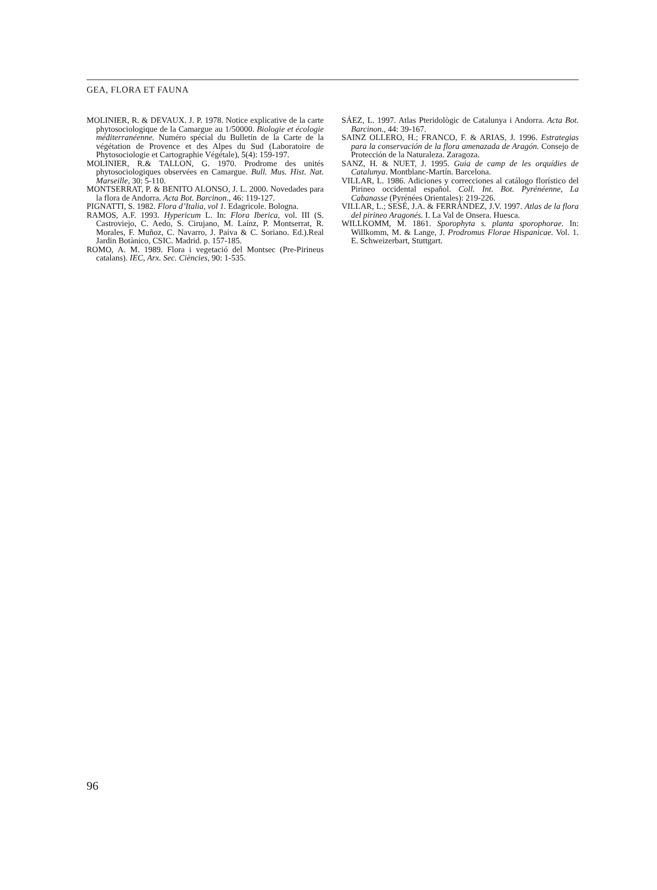GEA, FLORA ET FAUNA
MOLINIER, R. & DEVAUX. J. P. 1978. Notice explicative de la carte phytosociologique de la Camargue au 1/50000. Biologie et écologie méditerranéenne. Numéro spécial du Bulletin de la Carte de la végétation de Provence et des Alpes du Sud (Laboratoire de Phytosociologie et Cartographie Végétale), 5(4): 159-197.
MOLINIER, R.& TALLON, G. 1970. Prodrome des unités phytosociologiques observées en Camargue. Bull. Mus. Hist. Nat. Marseille, 30: 5-110.
MONTSERRAT, P. & BENITO ALONSO, J. L. 2000. Novedades para la flora de Andorra. Acta Bot. Barcinon., 46: 119-127.
PIGNATTI, S. 1982. Flora d’Italia, vol 1. Edagricole. Bologna.
RAMOS, A.F. 1993. Hypericum L. In: Flora Iberica, vol. III (S. Castroviejo, C. Aedo, S. Cirujano, M. Laínz, P. Montserrat, R. Morales, F. Muñoz, C. Navarro, J. Paiva & C. Soriano. Ed.).Real Jardin Botànico, CSIC. Madrid. p. 157-185.
ROMO, A. M. 1989. Flora i vegetació del Montsec (Pre-Pirineus catalans). IEC, Arx. Sec. Ciències, 90: 1-535.
SÁEZ, L. 1997. Atlas Pteridològic de Catalunya i Andorra. Acta Bot. Barcinon., 44: 39-167.
SAINZ OLLERO, H.; FRANCO, F. & ARIAS, J. 1996. Estrategias para la conservación de la flora amenazada de Aragón. Consejo de Protección de la Naturaleza. Zaragoza.
SANZ, H. & NUET, J. 1995. Guia de camp de les orquídies de Catalunya. Montblanc-Martín. Barcelona.
VILLAR, L. 1986. Adiciones y correcciones al catálogo florístico del Pirineo occidental español. Coll. Int. Bot. Pyrénéenne, La Cabanasse (Pyrénées Orientales): 219-226.
VILLAR, L.; SESÉ, J.A. & FERRÁNDEZ, J.V. 1997. Atlas de la flora del pirineo Aragonés. I. La Val de Onsera. Huesca.
WILLKOMM, M. 1861. Sporophyta s. planta sporophorae. In: Willkomm, M. & Lange, J. Prodromus Florae Hispanicae. Vol. 1. E. Schweizerbart, Stuttgart.
96